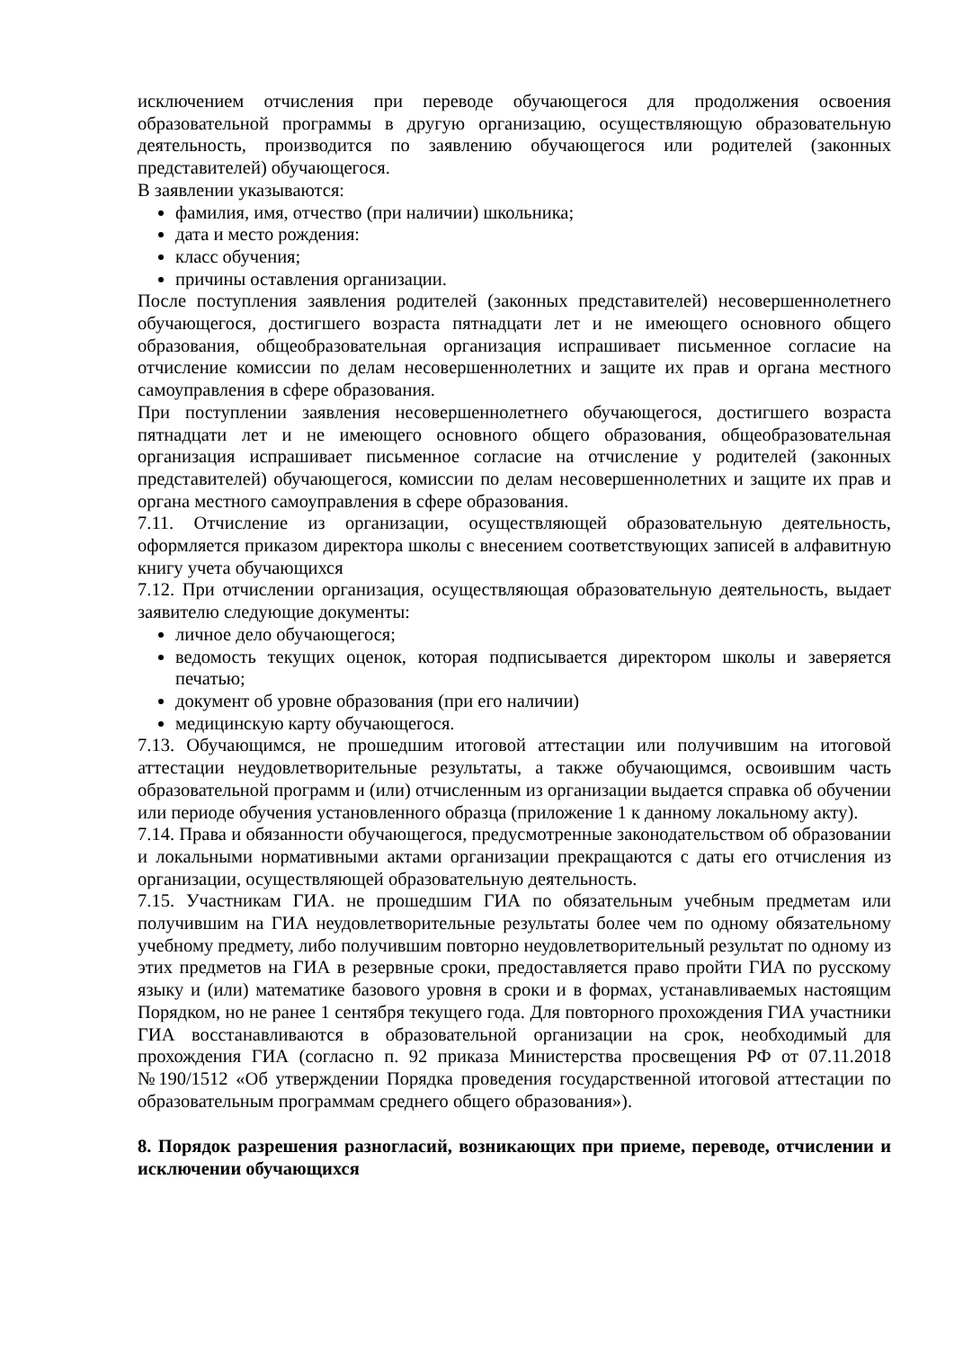исключением отчисления при переводе обучающегося для продолжения освоения образовательной программы в другую организацию, осуществляющую образовательную деятельность, производится по заявлению обучающегося или родителей (законных представителей) обучающегося.
В заявлении указываются:
фамилия, имя, отчество (при наличии) школьника;
дата и место рождения:
класс обучения;
причины оставления организации.
После поступления заявления родителей (законных представителей) несовершеннолетнего обучающегося, достигшего возраста пятнадцати лет и не имеющего основного общего образования, общеобразовательная организация испрашивает письменное согласие на отчисление комиссии по делам несовершеннолетних и защите их прав и органа местного самоуправления в сфере образования.
При поступлении заявления несовершеннолетнего обучающегося, достигшего возраста пятнадцати лет и не имеющего основного общего образования, общеобразовательная организация испрашивает письменное согласие на отчисление у родителей (законных представителей) обучающегося, комиссии по делам несовершеннолетних и защите их прав и органа местного самоуправления в сфере образования.
7.11. Отчисление из организации, осуществляющей образовательную деятельность, оформляется приказом директора школы с внесением соответствующих записей в алфавитную книгу учета обучающихся
7.12. При отчислении организация, осуществляющая образовательную деятельность, выдает заявителю следующие документы:
личное дело обучающегося;
ведомость текущих оценок, которая подписывается директором школы и заверяется печатью;
документ об уровне образования (при его наличии)
медицинскую карту обучающегося.
7.13. Обучающимся, не прошедшим итоговой аттестации или получившим на итоговой аттестации неудовлетворительные результаты, а также обучающимся, освоившим часть образовательной программ и (или) отчисленным из организации выдается справка об обучении или периоде обучения установленного образца (приложение 1 к данному локальному акту).
7.14. Права и обязанности обучающегося, предусмотренные законодательством об образовании и локальными нормативными актами организации прекращаются с даты его отчисления из организации, осуществляющей образовательную деятельность.
7.15. Участникам ГИА. не прошедшим ГИА по обязательным учебным предметам или получившим на ГИА неудовлетворительные результаты более чем по одному обязательному учебному предмету, либо получившим повторно неудовлетворительный результат по одному из этих предметов на ГИА в резервные сроки, предоставляется право пройти ГИА по русскому языку и (или) математике базового уровня в сроки и в формах, устанавливаемых настоящим Порядком, но не ранее 1 сентября текущего года. Для повторного прохождения ГИА участники ГИА восстанавливаются в образовательной организации на срок, необходимый для прохождения ГИА (согласно п. 92 приказа Министерства просвещения РФ от 07.11.2018 №190/1512 «Об утверждении Порядка проведения государственной итоговой аттестации по образовательным программам среднего общего образования»).
8. Порядок разрешения разногласий, возникающих при приеме, переводе, отчислении и исключении обучающихся